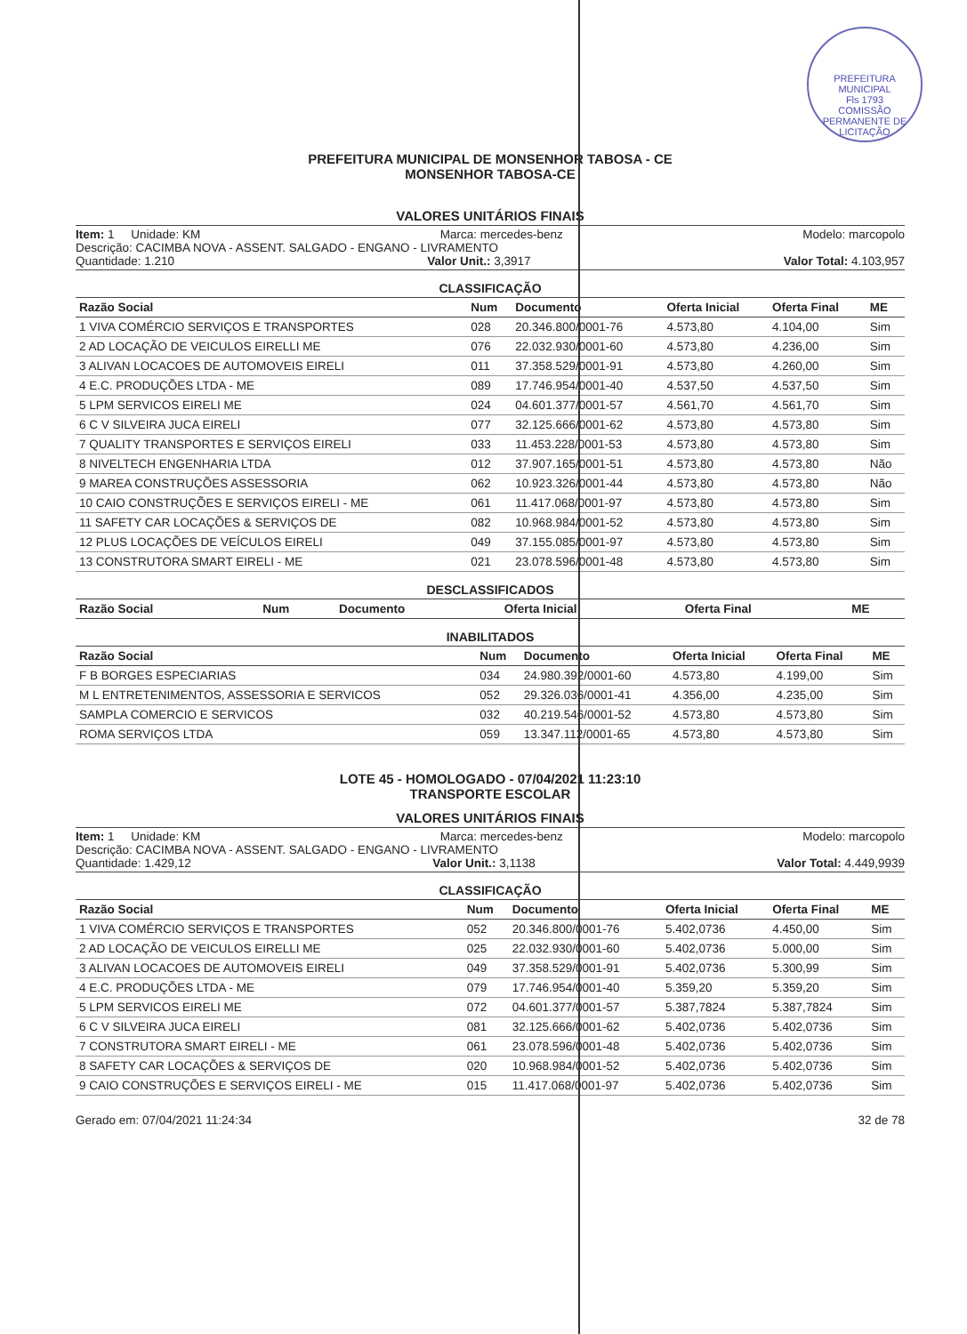PREFEITURA MUNICIPAL
Fls 1793
COMISSÃO PERMANENTE DE LICITAÇÃO
PREFEITURA MUNICIPAL DE MONSENHOR TABOSA - CE
MONSENHOR TABOSA-CE
VALORES UNITÁRIOS FINAIS
Item: 1 Unidade: KM Marca: mercedes-benz Modelo: marcopolo
Descrição: CACIMBA NOVA - ASSENT. SALGADO - ENGANO - LIVRAMENTO
Quantidade: 1.210 Valor Unit.: 3,3917 Valor Total: 4.103,957
CLASSIFICAÇÃO
| Razão Social | Num | Documento | Oferta Inicial | Oferta Final | ME |
| --- | --- | --- | --- | --- | --- |
| 1 VIVA COMÉRCIO SERVIÇOS E TRANSPORTES | 028 | 20.346.800/0001-76 | 4.573,80 | 4.104,00 | Sim |
| 2 AD LOCAÇÃO DE VEICULOS EIRELLI ME | 076 | 22.032.930/0001-60 | 4.573,80 | 4.236,00 | Sim |
| 3 ALIVAN LOCACOES DE AUTOMOVEIS EIRELI | 011 | 37.358.529/0001-91 | 4.573,80 | 4.260,00 | Sim |
| 4 E.C. PRODUÇÕES LTDA - ME | 089 | 17.746.954/0001-40 | 4.537,50 | 4.537,50 | Sim |
| 5 LPM SERVICOS EIRELI ME | 024 | 04.601.377/0001-57 | 4.561,70 | 4.561,70 | Sim |
| 6 C V SILVEIRA JUCA EIRELI | 077 | 32.125.666/0001-62 | 4.573,80 | 4.573,80 | Sim |
| 7 QUALITY TRANSPORTES E SERVIÇOS EIRELI | 033 | 11.453.228/0001-53 | 4.573,80 | 4.573,80 | Sim |
| 8 NIVELTECH ENGENHARIA LTDA | 012 | 37.907.165/0001-51 | 4.573,80 | 4.573,80 | Não |
| 9 MAREA CONSTRUÇÕES ASSESSORIA | 062 | 10.923.326/0001-44 | 4.573,80 | 4.573,80 | Não |
| 10 CAIO CONSTRUÇÕES E SERVIÇOS EIRELI - ME | 061 | 11.417.068/0001-97 | 4.573,80 | 4.573,80 | Sim |
| 11 SAFETY CAR LOCAÇÕES & SERVIÇOS DE | 082 | 10.968.984/0001-52 | 4.573,80 | 4.573,80 | Sim |
| 12 PLUS LOCAÇÕES DE VEÍCULOS EIRELI | 049 | 37.155.085/0001-97 | 4.573,80 | 4.573,80 | Sim |
| 13 CONSTRUTORA SMART EIRELI - ME | 021 | 23.078.596/0001-48 | 4.573,80 | 4.573,80 | Sim |
DESCLASSIFICADOS
| Razão Social | Num | Documento | Oferta Inicial | Oferta Final | ME |
| --- | --- | --- | --- | --- | --- |
INABILITADOS
| Razão Social | Num | Documento | Oferta Inicial | Oferta Final | ME |
| --- | --- | --- | --- | --- | --- |
| F B BORGES ESPECIARIAS | 034 | 24.980.392/0001-60 | 4.573,80 | 4.199,00 | Sim |
| M L ENTRETENIMENTOS, ASSESSORIA E SERVICOS | 052 | 29.326.036/0001-41 | 4.356,00 | 4.235,00 | Sim |
| SAMPLA COMERCIO E SERVICOS | 032 | 40.219.546/0001-52 | 4.573,80 | 4.573,80 | Sim |
| ROMA SERVIÇOS LTDA | 059 | 13.347.112/0001-65 | 4.573,80 | 4.573,80 | Sim |
LOTE 45 - HOMOLOGADO - 07/04/2021 11:23:10
TRANSPORTE ESCOLAR
VALORES UNITÁRIOS FINAIS
Item: 1 Unidade: KM Marca: mercedes-benz Modelo: marcopolo
Descrição: CACIMBA NOVA - ASSENT. SALGADO - ENGANO - LIVRAMENTO
Quantidade: 1.429,12 Valor Unit.: 3,1138 Valor Total: 4.449,9939
CLASSIFICAÇÃO
| Razão Social | Num | Documento | Oferta Inicial | Oferta Final | ME |
| --- | --- | --- | --- | --- | --- |
| 1 VIVA COMÉRCIO SERVIÇOS E TRANSPORTES | 052 | 20.346.800/0001-76 | 5.402,0736 | 4.450,00 | Sim |
| 2 AD LOCAÇÃO DE VEICULOS EIRELLI ME | 025 | 22.032.930/0001-60 | 5.402,0736 | 5.000,00 | Sim |
| 3 ALIVAN LOCACOES DE AUTOMOVEIS EIRELI | 049 | 37.358.529/0001-91 | 5.402,0736 | 5.300,99 | Sim |
| 4 E.C. PRODUÇÕES LTDA - ME | 079 | 17.746.954/0001-40 | 5.359,20 | 5.359,20 | Sim |
| 5 LPM SERVICOS EIRELI ME | 072 | 04.601.377/0001-57 | 5.387,7824 | 5.387,7824 | Sim |
| 6 C V SILVEIRA JUCA EIRELI | 081 | 32.125.666/0001-62 | 5.402,0736 | 5.402,0736 | Sim |
| 7 CONSTRUTORA SMART EIRELI - ME | 061 | 23.078.596/0001-48 | 5.402,0736 | 5.402,0736 | Sim |
| 8 SAFETY CAR LOCAÇÕES & SERVIÇOS DE | 020 | 10.968.984/0001-52 | 5.402,0736 | 5.402,0736 | Sim |
| 9 CAIO CONSTRUÇÕES E SERVIÇOS EIRELI - ME | 015 | 11.417.068/0001-97 | 5.402,0736 | 5.402,0736 | Sim |
Gerado em: 07/04/2021 11:24:34 32 de 78